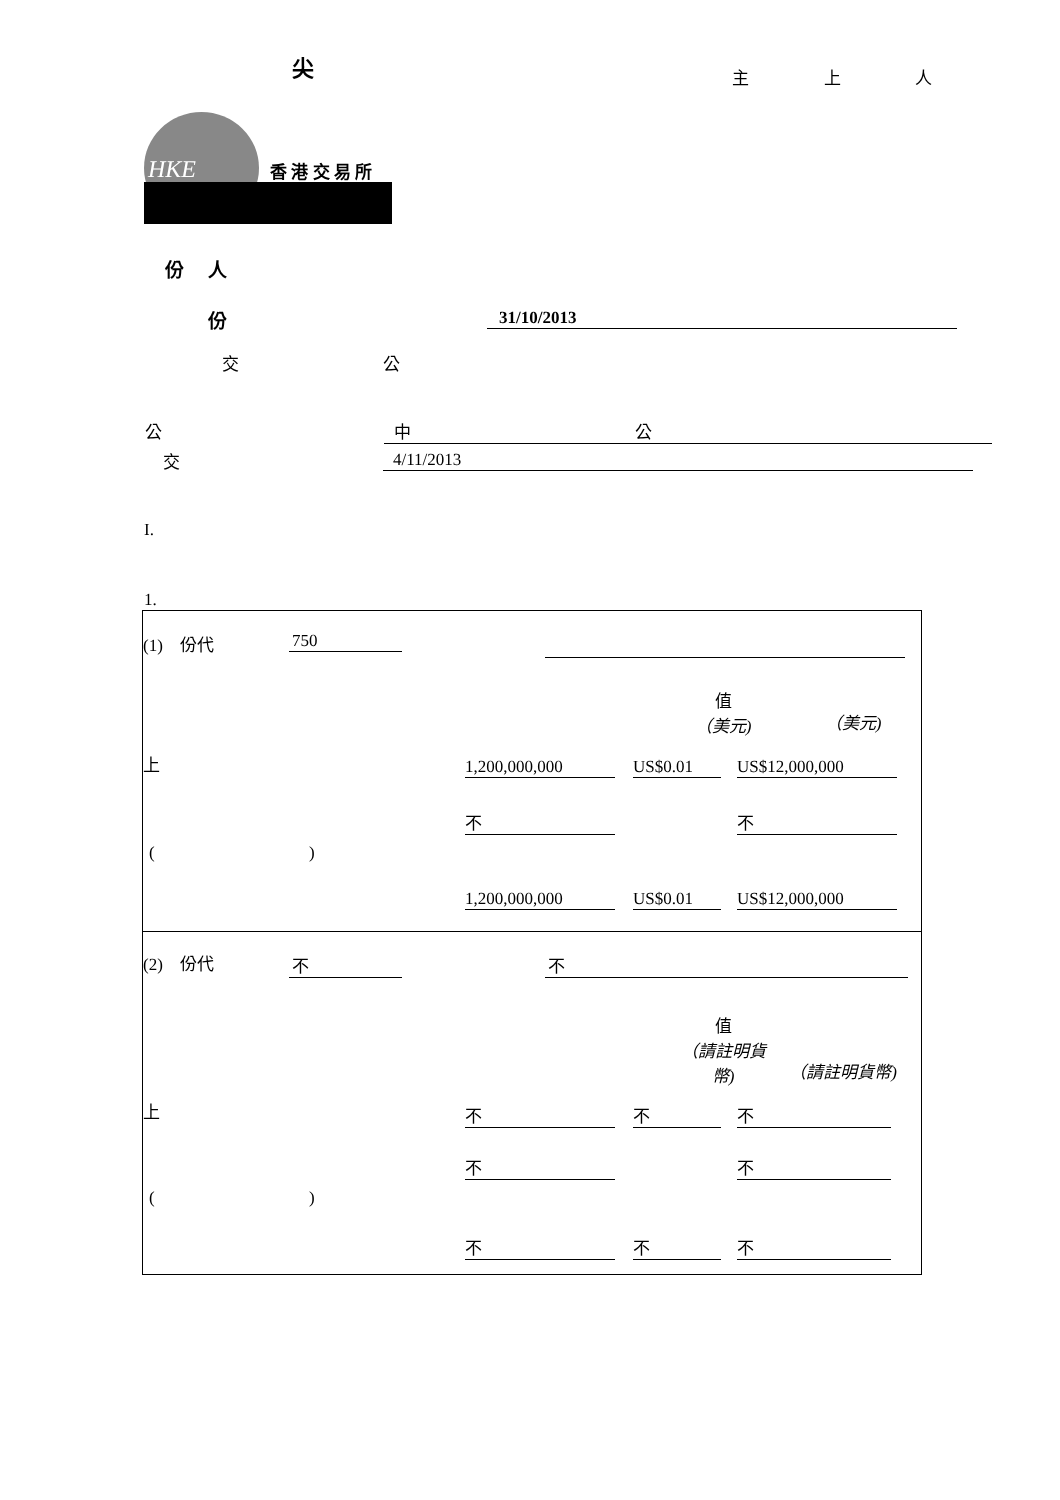尖 主 上 人
HKE 香 港 交 易 所
份 人
份 31/10/2013
交 公
公 中 公
交 4/11/2013
I.
1.
| (1) 份代 750 值 （美元) （美元) 上 1,200,000,000 US$0.01 US$12,000,000 不 不 ( ) 1,200,000,000 US$0.01 US$12,000,000 |
| (2) 份代 不 不 值 （請註明貨 幣) （請註明貨幣) 上 不 不 不 不 不 ( ) 不 不 不 |